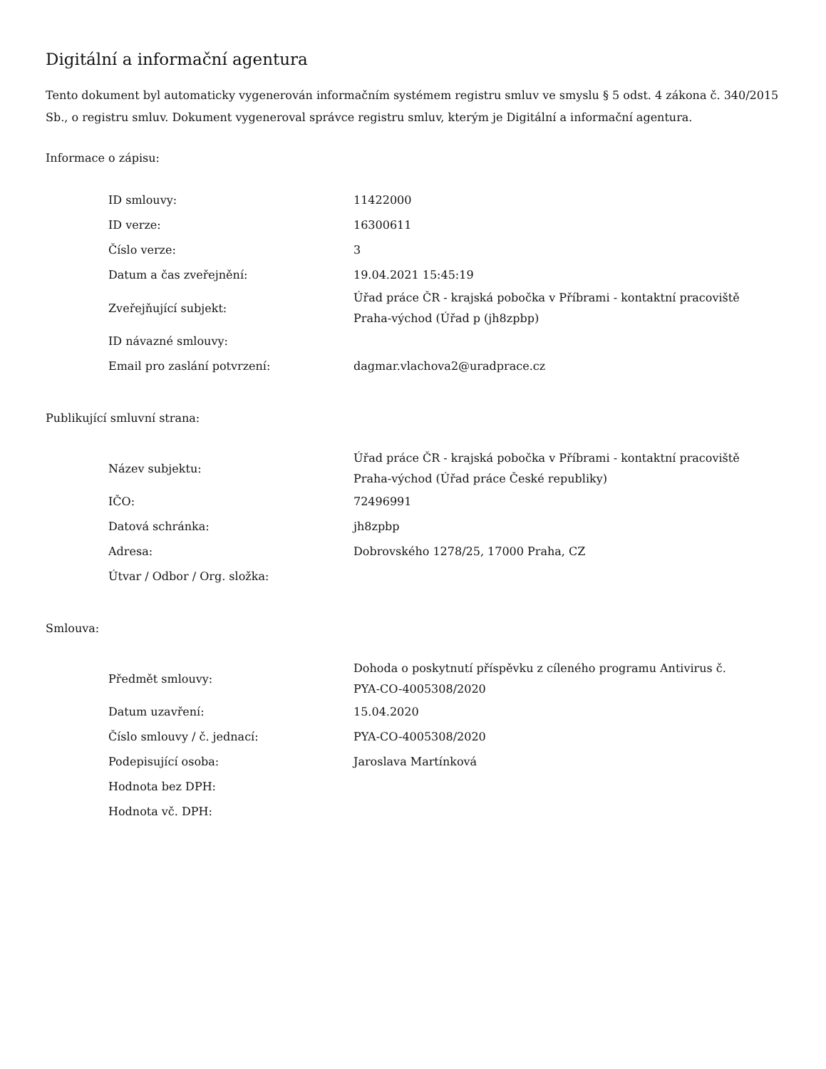Digitální a informační agentura
Tento dokument byl automaticky vygenerován informačním systémem registru smluv ve smyslu § 5 odst. 4 zákona č. 340/2015 Sb., o registru smluv. Dokument vygeneroval správce registru smluv, kterým je Digitální a informační agentura.
Informace o zápisu:
| ID smlouvy: | 11422000 |
| ID verze: | 16300611 |
| Číslo verze: | 3 |
| Datum a čas zveřejnění: | 19.04.2021 15:45:19 |
| Zveřejňující subjekt: | Úřad práce ČR - krajská pobočka v Příbrami - kontaktní pracoviště Praha-východ (Úřad p (jh8zpbp) |
| ID návazné smlouvy: | |
| Email pro zaslání potvrzení: | dagmar.vlachova2@uradprace.cz |
Publikující smluvní strana:
| Název subjektu: | Úřad práce ČR - krajská pobočka v Příbrami - kontaktní pracoviště Praha-východ (Úřad práce České republiky) |
| IČO: | 72496991 |
| Datová schránka: | jh8zpbp |
| Adresa: | Dobrovského 1278/25, 17000 Praha, CZ |
| Útvar / Odbor / Org. složka: | |
Smlouva:
| Předmět smlouvy: | Dohoda o poskytnutí příspěvku z cíleného programu Antivirus č. PYA-CO-4005308/2020 |
| Datum uzavření: | 15.04.2020 |
| Číslo smlouvy / č. jednací: | PYA-CO-4005308/2020 |
| Podepisující osoba: | Jaroslava Martínková |
| Hodnota bez DPH: | |
| Hodnota vč. DPH: | |